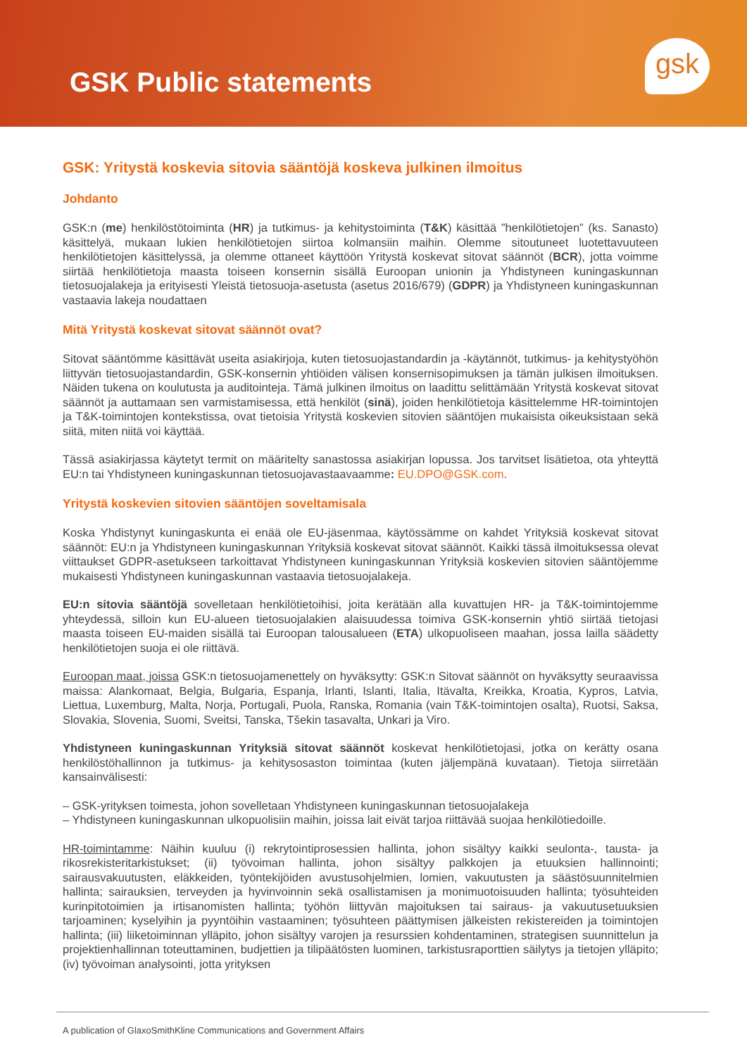GSK Public statements
gsk
GSK: Yritystä koskevia sitovia sääntöjä koskeva julkinen ilmoitus
Johdanto
GSK:n (me) henkilöstötoiminta (HR) ja tutkimus- ja kehitystoiminta (T&K) käsittää ”henkilötietojen” (ks. Sanasto) käsittelyä, mukaan lukien henkilötietojen siirtoa kolmansiin maihin. Olemme sitoutuneet luotettavuuteen henkilötietojen käsittelyssä, ja olemme ottaneet käyttöön Yritystä koskevat sitovat säännöt (BCR), jotta voimme siirtää henkilötietoja maasta toiseen konsernin sisällä Euroopan unionin ja Yhdistyneen kuningaskunnan tietosuojalakeja ja erityisesti Yleistä tietosuoja-asetusta (asetus 2016/679) (GDPR) ja Yhdistyneen kuningaskunnan vastaavia lakeja noudattaen
Mitä Yritystä koskevat sitovat säännöt ovat?
Sitovat sääntömme käsittävät useita asiakirjoja, kuten tietosuojastandardin ja -käytännöt, tutkimus- ja kehitystyöhön liittyvän tietosuojastandardin, GSK-konsernin yhtiöiden välisen konsernisopimuksen ja tämän julkisen ilmoituksen. Näiden tukena on koulutusta ja auditointeja. Tämä julkinen ilmoitus on laadittu selittämään Yritystä koskevat sitovat säännöt ja auttamaan sen varmistamisessa, että henkilöt (sinä), joiden henkilötietoja käsittelemme HR-toimintojen ja T&K-toimintojen kontekstissa, ovat tietoisia Yritystä koskevien sitovien sääntöjen mukaisista oikeuksistaan sekä siitä, miten niitä voi käyttää.
Tässä asiakirjassa käytetyt termit on määritelty sanastossa asiakirjan lopussa. Jos tarvitset lisätietoa, ota yhteyttä EU:n tai Yhdistyneen kuningaskunnan tietosuojavastaavaamme: EU.DPO@GSK.com.
Yritystä koskevien sitovien sääntöjen soveltamisala
Koska Yhdistynyt kuningaskunta ei enää ole EU-jäsenmaa, käytössämme on kahdet Yrityksiä koskevat sitovat säännöt: EU:n ja Yhdistyneen kuningaskunnan Yrityksiä koskevat sitovat säännöt. Kaikki tässä ilmoituksessa olevat viittaukset GDPR-asetukseen tarkoittavat Yhdistyneen kuningaskunnan Yrityksiä koskevien sitovien sääntöjemme mukaisesti Yhdistyneen kuningaskunnan vastaavia tietosuojalakeja.
EU:n sitovia sääntöjä sovelletaan henkilötietoihisi, joita kerätään alla kuvattujen HR- ja T&K-toimintojemme yhteydessä, silloin kun EU-alueen tietosuojalakien alaisuudessa toimiva GSK-konsernin yhtiö siirtää tietojasi maasta toiseen EU-maiden sisällä tai Euroopan talousalueen (ETA) ulkopuoliseen maahan, jossa lailla säädetty henkilötietojen suoja ei ole riittävä.
Euroopan maat, joissa GSK:n tietosuojamenettely on hyväksytty: GSK:n Sitovat säännöt on hyväksytty seuraavissa maissa: Alankomaat, Belgia, Bulgaria, Espanja, Irlanti, Islanti, Italia, Itävalta, Kreikka, Kroatia, Kypros, Latvia, Liettua, Luxemburg, Malta, Norja, Portugali, Puola, Ranska, Romania (vain T&K-toimintojen osalta), Ruotsi, Saksa, Slovakia, Slovenia, Suomi, Sveitsi, Tanska, Tšekin tasavalta, Unkari ja Viro.
Yhdistyneen kuningaskunnan Yrityksiä sitovat säännöt koskevat henkilötietojasi, jotka on kerätty osana henkilöstöhallinnon ja tutkimus- ja kehitysosaston toimintaa (kuten jäljempänä kuvataan). Tietoja siirretään kansainvälisesti:
– GSK-yrityksen toimesta, johon sovelletaan Yhdistyneen kuningaskunnan tietosuojalakeja
– Yhdistyneen kuningaskunnan ulkopuolisiin maihin, joissa lait eivät tarjoa riittävää suojaa henkilötiedoille.
HR-toimintamme: Näihin kuuluu (i) rekrytointiprosessien hallinta, johon sisältyy kaikki seulonta-, tausta- ja rikosrekisteritarkistukset; (ii) työvoiman hallinta, johon sisältyy palkkojen ja etuuksien hallinnointi; sairausvakuutusten, eläkkeiden, työntekijöiden avustusohjelmien, lomien, vakuutusten ja säästösuunnitelmien hallinta; sairauksien, terveyden ja hyvinvoinnin sekä osallistamisen ja monimuotoisuuden hallinta; työsuhteiden kurinpitotoimien ja irtisanomisten hallinta; työhön liittyvän majoituksen tai sairaus- ja vakuutusetuuksien tarjoaminen; kyselyihin ja pyyntöihin vastaaminen; työsuhteen päättymisen jälkeisten rekistereiden ja toimintojen hallinta; (iii) liiketoiminnan ylläpito, johon sisältyy varojen ja resurssien kohdentaminen, strategisen suunnittelun ja projektienhallinnan toteuttaminen, budjettien ja tilipäätösten luominen, tarkistusraporttien säilytys ja tietojen ylläpito; (iv) työvoiman analysointi, jotta yrityksen
A publication of GlaxoSmithKline Communications and Government Affairs